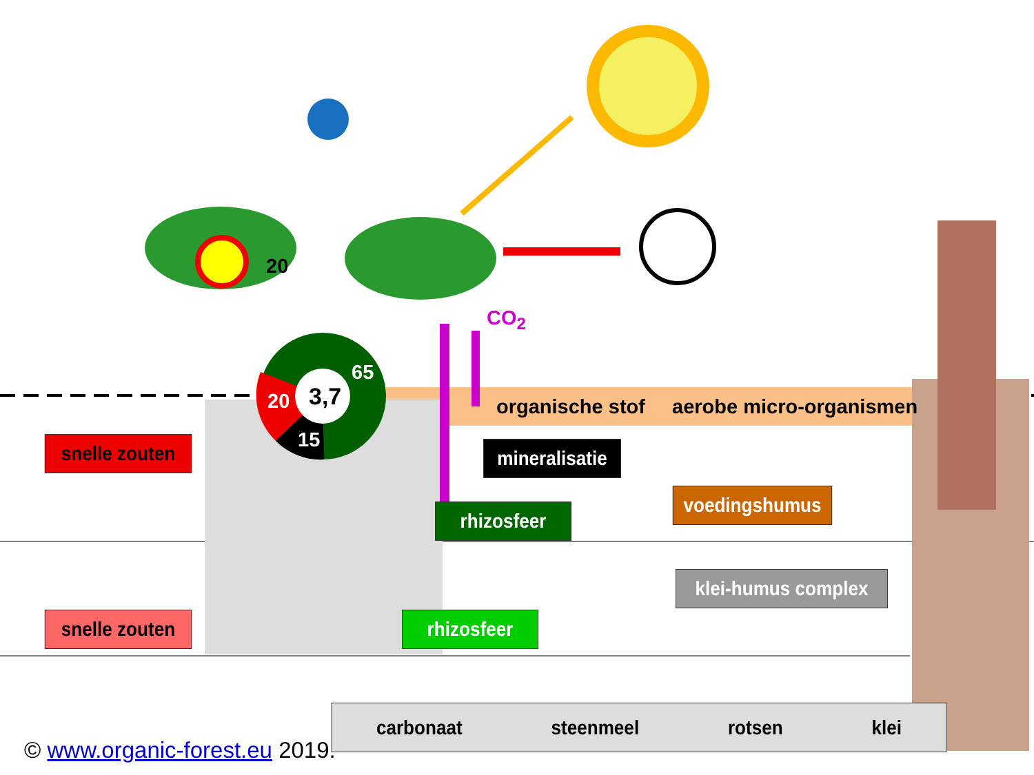20
3,7
65
20
15
CO<sub>2</sub>
organische stof aerobe micro-organismen
snelle zouten
snelle zouten
mineralisatie
voedingshumus
rhizosfeer
klei-humus complex
rhizosfeer
carbonaat steenmeel rotsen klei
© www.organic-forest.eu 2019.